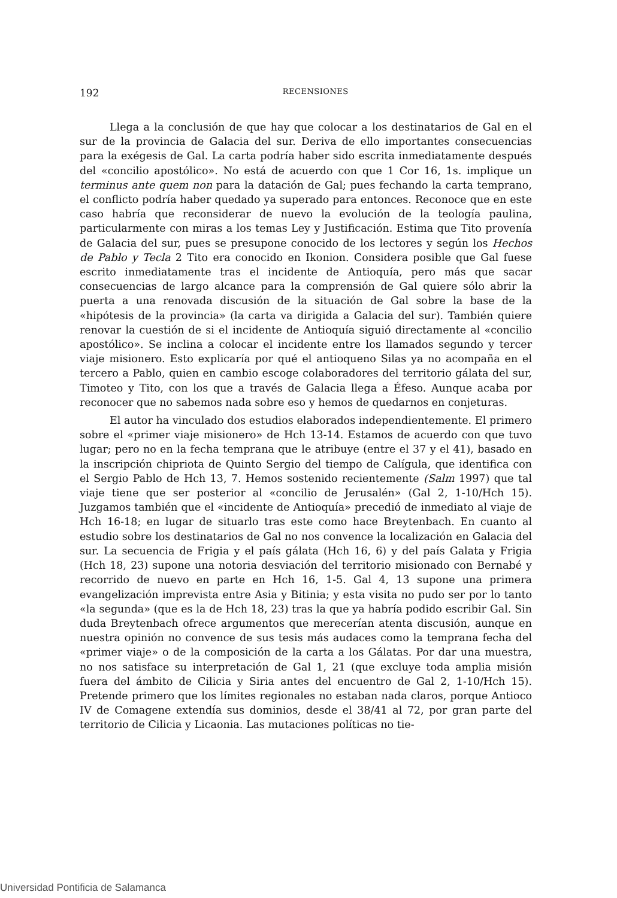192
RECENSIONES
Llega a la conclusión de que hay que colocar a los destinatarios de Gal en el sur de la provincia de Galacia del sur. Deriva de ello importantes consecuencias para la exégesis de Gal. La carta podría haber sido escrita inmediatamente después del «concilio apostólico». No está de acuerdo con que 1 Cor 16, 1s. implique un terminus ante quem non para la datación de Gal; pues fechando la carta temprano, el conflicto podría haber quedado ya superado para entonces. Reconoce que en este caso habría que reconsiderar de nuevo la evolución de la teología paulina, particularmente con miras a los temas Ley y Justificación. Estima que Tito provenía de Galacia del sur, pues se presupone conocido de los lectores y según los Hechos de Pablo y Tecla 2 Tito era conocido en Ikonion. Considera posible que Gal fuese escrito inmediatamente tras el incidente de Antioquía, pero más que sacar consecuencias de largo alcance para la comprensión de Gal quiere sólo abrir la puerta a una renovada discusión de la situación de Gal sobre la base de la «hipótesis de la provincia» (la carta va dirigida a Galacia del sur). También quiere renovar la cuestión de si el incidente de Antioquía siguió directamente al «concilio apostólico». Se inclina a colocar el incidente entre los llamados segundo y tercer viaje misionero. Esto explicaría por qué el antioqueno Silas ya no acompaña en el tercero a Pablo, quien en cambio escoge colaboradores del territorio gálata del sur, Timoteo y Tito, con los que a través de Galacia llega a Éfeso. Aunque acaba por reconocer que no sabemos nada sobre eso y hemos de quedarnos en conjeturas.
El autor ha vinculado dos estudios elaborados independientemente. El primero sobre el «primer viaje misionero» de Hch 13-14. Estamos de acuerdo con que tuvo lugar; pero no en la fecha temprana que le atribuye (entre el 37 y el 41), basado en la inscripción chipriota de Quinto Sergio del tiempo de Calígula, que identifica con el Sergio Pablo de Hch 13, 7. Hemos sostenido recientemente (Salm 1997) que tal viaje tiene que ser posterior al «concilio de Jerusalén» (Gal 2, 1-10/Hch 15). Juzgamos también que el «incidente de Antioquía» precedió de inmediato al viaje de Hch 16-18; en lugar de situarlo tras este como hace Breytenbach. En cuanto al estudio sobre los destinatarios de Gal no nos convence la localización en Galacia del sur. La secuencia de Frigia y el país gálata (Hch 16, 6) y del país Galata y Frigia (Hch 18, 23) supone una notoria desviación del territorio misionado con Bernabé y recorrido de nuevo en parte en Hch 16, 1-5. Gal 4, 13 supone una primera evangelización imprevista entre Asia y Bitinia; y esta visita no pudo ser por lo tanto «la segunda» (que es la de Hch 18, 23) tras la que ya habría podido escribir Gal. Sin duda Breytenbach ofrece argumentos que merecerían atenta discusión, aunque en nuestra opinión no convence de sus tesis más audaces como la temprana fecha del «primer viaje» o de la composición de la carta a los Gálatas. Por dar una muestra, no nos satisface su interpretación de Gal 1, 21 (que excluye toda amplia misión fuera del ámbito de Cilicia y Siria antes del encuentro de Gal 2, 1-10/Hch 15). Pretende primero que los límites regionales no estaban nada claros, porque Antioco IV de Comagene extendía sus dominios, desde el 38/41 al 72, por gran parte del territorio de Cilicia y Licaonia. Las mutaciones políticas no tie-
Universidad Pontificia de Salamanca